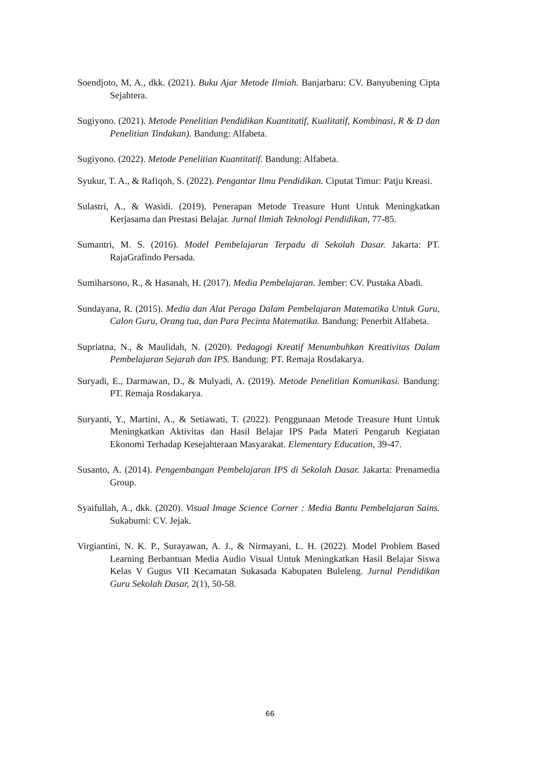Soendjoto, M, A., dkk. (2021). Buku Ajar Metode Ilmiah. Banjarbaru: CV. Banyubening Cipta Sejahtera.
Sugiyono. (2021). Metode Penelitian Pendidikan Kuantitatif, Kualitatif, Kombinasi, R & D dan Penelitian Tindakan). Bandung: Alfabeta.
Sugiyono. (2022). Metode Penelitian Kuantitatif. Bandung: Alfabeta.
Syukur, T. A., & Rafiqoh, S. (2022). Pengantar Ilmu Pendidikan. Ciputat Timur: Patju Kreasi.
Sulastri, A., & Wasidi. (2019). Penerapan Metode Treasure Hunt Untuk Meningkatkan Kerjasama dan Prestasi Belajar. Jurnal Ilmiah Teknologi Pendidikan, 77-85.
Sumantri, M. S. (2016). Model Pembelajaran Terpadu di Sekolah Dasar. Jakarta: PT. RajaGrafindo Persada.
Sumiharsono, R., & Hasanah, H. (2017). Media Pembelajaran. Jember: CV. Pustaka Abadi.
Sundayana, R. (2015). Media dan Alat Peraga Dalam Pembelajaran Matematika Untuk Guru, Calon Guru, Orang tua, dan Para Pecinta Matematika. Bandung: Penerbit Alfabeta.
Supriatna, N., & Maulidah, N. (2020). Pedagogi Kreatif Menumbuhkan Kreativitas Dalam Pembelajaran Sejarah dan IPS. Bandung: PT. Remaja Rosdakarya.
Suryadi, E., Darmawan, D., & Mulyadi, A. (2019). Metode Penelitian Komunikasi. Bandung: PT. Remaja Rosdakarya.
Suryanti, Y., Martini, A., & Setiawati, T. (2022). Penggunaan Metode Treasure Hunt Untuk Meningkatkan Aktivitas dan Hasil Belajar IPS Pada Materi Pengaruh Kegiatan Ekonomi Terhadap Kesejahteraan Masyarakat. Elementary Education, 39-47.
Susanto, A. (2014). Pengembangan Pembelajaran IPS di Sekolah Dasar. Jakarta: Prenamedia Group.
Syaifullah, A., dkk. (2020). Visual Image Science Corner : Media Bantu Pembelajaran Sains. Sukabumi: CV. Jejak.
Virgiantini, N. K. P., Surayawan, A. J., & Nirmayani, L. H. (2022). Model Problem Based Learning Berbantuan Media Audio Visual Untuk Meningkatkan Hasil Belajar Siswa Kelas V Gugus VII Kecamatan Sukasada Kabupaten Buleleng. Jurnal Pendidikan Guru Sekolah Dasar, 2(1), 50-58.
66